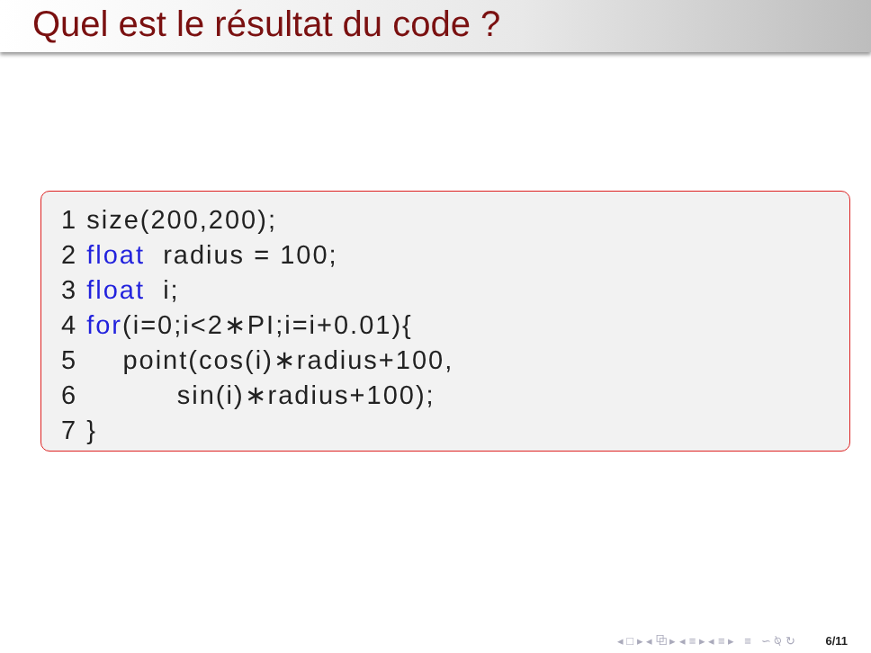Quel est le résultat du code ?
1 size(200,200);
2 float radius = 100;
3 float i;
4 for(i=0;i<2∗PI;i=i+0.01){
5 point(cos(i)∗radius+100,
6 sin(i)∗radius+100);
7 }
◂ □ ▸ ◂ ⧉ ▸ ◂ ≡ ▸ ◂ ≡ ▸ ≡ ∽ ⍉ ↻ 6/11